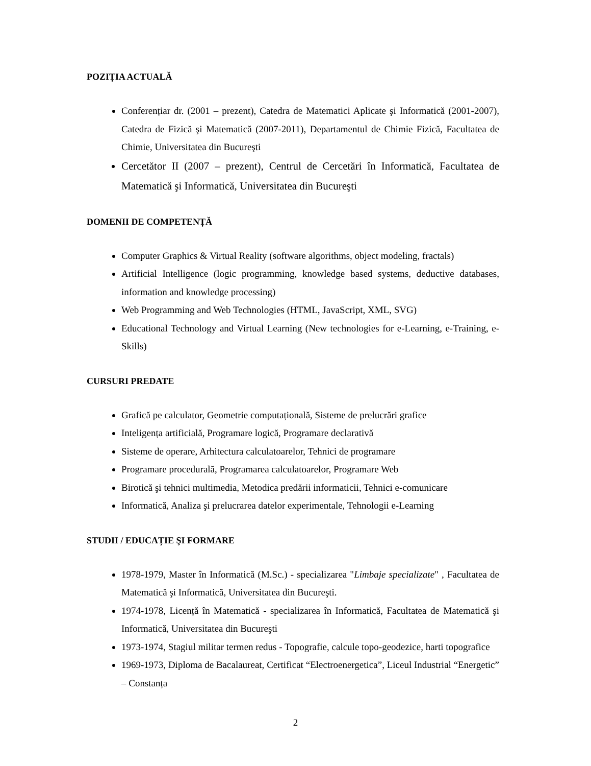POZIȚIA ACTUALĂ
Conferențiar dr. (2001 – prezent), Catedra de Matematici Aplicate şi Informatică (2001-2007), Catedra de Fizică şi Matematică (2007-2011), Departamentul de Chimie Fizică, Facultatea de Chimie, Universitatea din Bucureşti
Cercetător II (2007 – prezent), Centrul de Cercetări în Informatică, Facultatea de Matematică şi Informatică, Universitatea din Bucureşti
DOMENII DE COMPETENȚĂ
Computer Graphics & Virtual Reality (software algorithms, object modeling, fractals)
Artificial Intelligence (logic programming, knowledge based systems, deductive databases, information and knowledge processing)
Web Programming and Web Technologies (HTML, JavaScript, XML, SVG)
Educational Technology and Virtual Learning (New technologies for e-Learning, e-Training, e-Skills)
CURSURI PREDATE
Grafică pe calculator, Geometrie computațională, Sisteme de prelucrări grafice
Inteligența artificială, Programare logică, Programare declarativă
Sisteme de operare, Arhitectura calculatoarelor, Tehnici de programare
Programare procedurală, Programarea calculatoarelor, Programare Web
Birotică şi tehnici multimedia, Metodica predării informaticii, Tehnici e-comunicare
Informatică, Analiza şi prelucrarea datelor experimentale, Tehnologii e-Learning
STUDII / EDUCAȚIE ŞI FORMARE
1978-1979, Master în Informatică (M.Sc.) - specializarea "Limbaje specializate" , Facultatea de Matematică şi Informatică, Universitatea din Bucureşti.
1974-1978, Licență în Matematică - specializarea în Informatică, Facultatea de Matematică şi Informatică, Universitatea din Bucureşti
1973-1974, Stagiul militar termen redus - Topografie, calcule topo-geodezice, harti topografice
1969-1973, Diploma de Bacalaureat, Certificat “Electroenergetica”, Liceul Industrial “Energetic” – Constanța
2